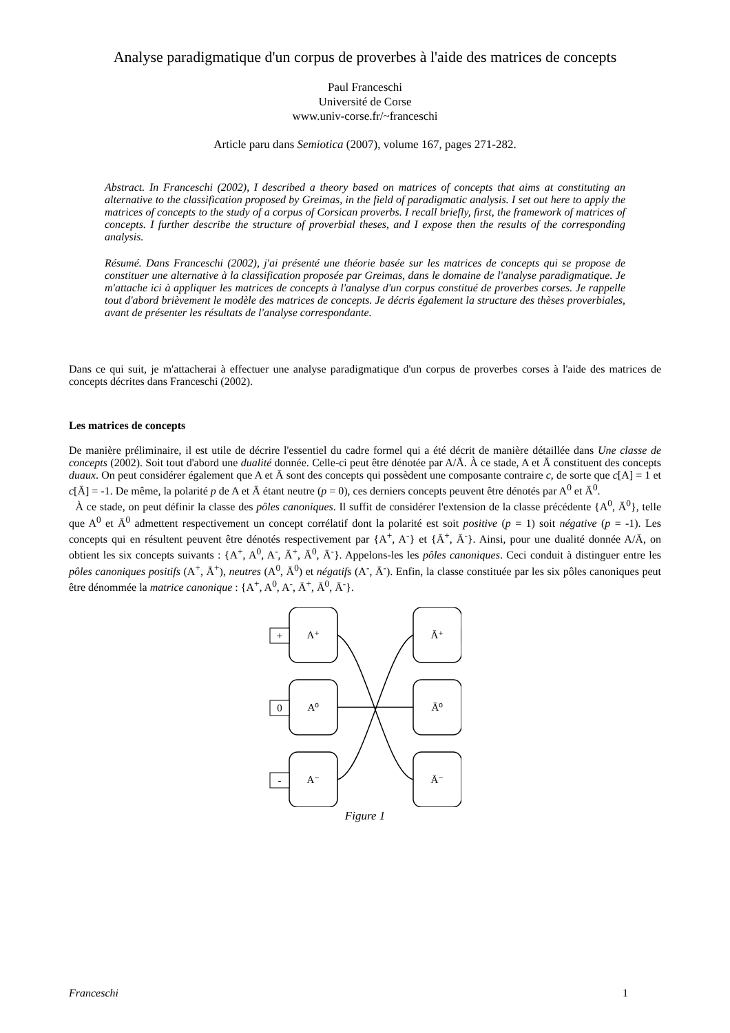Analyse paradigmatique d'un corpus de proverbes à l'aide des matrices de concepts
Paul Franceschi
Université de Corse
www.univ-corse.fr/~franceschi
Article paru dans Semiotica (2007), volume 167, pages 271-282.
Abstract. In Franceschi (2002), I described a theory based on matrices of concepts that aims at constituting an alternative to the classification proposed by Greimas, in the field of paradigmatic analysis. I set out here to apply the matrices of concepts to the study of a corpus of Corsican proverbs. I recall briefly, first, the framework of matrices of concepts. I further describe the structure of proverbial theses, and I expose then the results of the corresponding analysis.
Résumé. Dans Franceschi (2002), j'ai présenté une théorie basée sur les matrices de concepts qui se propose de constituer une alternative à la classification proposée par Greimas, dans le domaine de l'analyse paradigmatique. Je m'attache ici à appliquer les matrices de concepts à l'analyse d'un corpus constitué de proverbes corses. Je rappelle tout d'abord brièvement le modèle des matrices de concepts. Je décris également la structure des thèses proverbiales, avant de présenter les résultats de l'analyse correspondante.
Dans ce qui suit, je m'attacherai à effectuer une analyse paradigmatique d'un corpus de proverbes corses à l'aide des matrices de concepts décrites dans Franceschi (2002).
Les matrices de concepts
De manière préliminaire, il est utile de décrire l'essentiel du cadre formel qui a été décrit de manière détaillée dans Une classe de concepts (2002). Soit tout d'abord une dualité donnée. Celle-ci peut être dénotée par A/Ā. À ce stade, A et Ā constituent des concepts duaux. On peut considérer également que A et Ā sont des concepts qui possèdent une composante contraire c, de sorte que c[A] = 1 et c[Ā] = -1. De même, la polarité p de A et Ā étant neutre (p = 0), ces derniers concepts peuvent être dénotés par A<sup>0</sup> et Ā<sup>0</sup>.
À ce stade, on peut définir la classe des pôles canoniques. Il suffit de considérer l'extension de la classe précédente {A<sup>0</sup>, Ā<sup>0</sup>}, telle que A<sup>0</sup> et Ā<sup>0</sup> admettent respectivement un concept corrélatif dont la polarité est soit positive (p = 1) soit négative (p = -1). Les concepts qui en résultent peuvent être dénotés respectivement par {A<sup>+</sup>, A<sup>-</sup>} et {Ā<sup>+</sup>, Ā<sup>-</sup>}. Ainsi, pour une dualité donnée A/Ā, on obtient les six concepts suivants : {A<sup>+</sup>, A<sup>0</sup>, A<sup>-</sup>, Ā<sup>+</sup>, Ā<sup>0</sup>, Ā<sup>-</sup>}. Appelons-les les pôles canoniques. Ceci conduit à distinguer entre les pôles canoniques positifs (A<sup>+</sup>, Ā<sup>+</sup>), neutres (A<sup>0</sup>, Ā<sup>0</sup>) et négatifs (A<sup>-</sup>, Ā<sup>-</sup>). Enfin, la classe constituée par les six pôles canoniques peut être dénommée la matrice canonique : {A<sup>+</sup>, A<sup>0</sup>, A<sup>-</sup>, Ā<sup>+</sup>, Ā<sup>0</sup>, Ā<sup>-</sup>}.
+
0
-
A⁺
A⁰
A⁻
Ā⁺
Ā⁰
Ā⁻
Figure 1
Franceschi 1